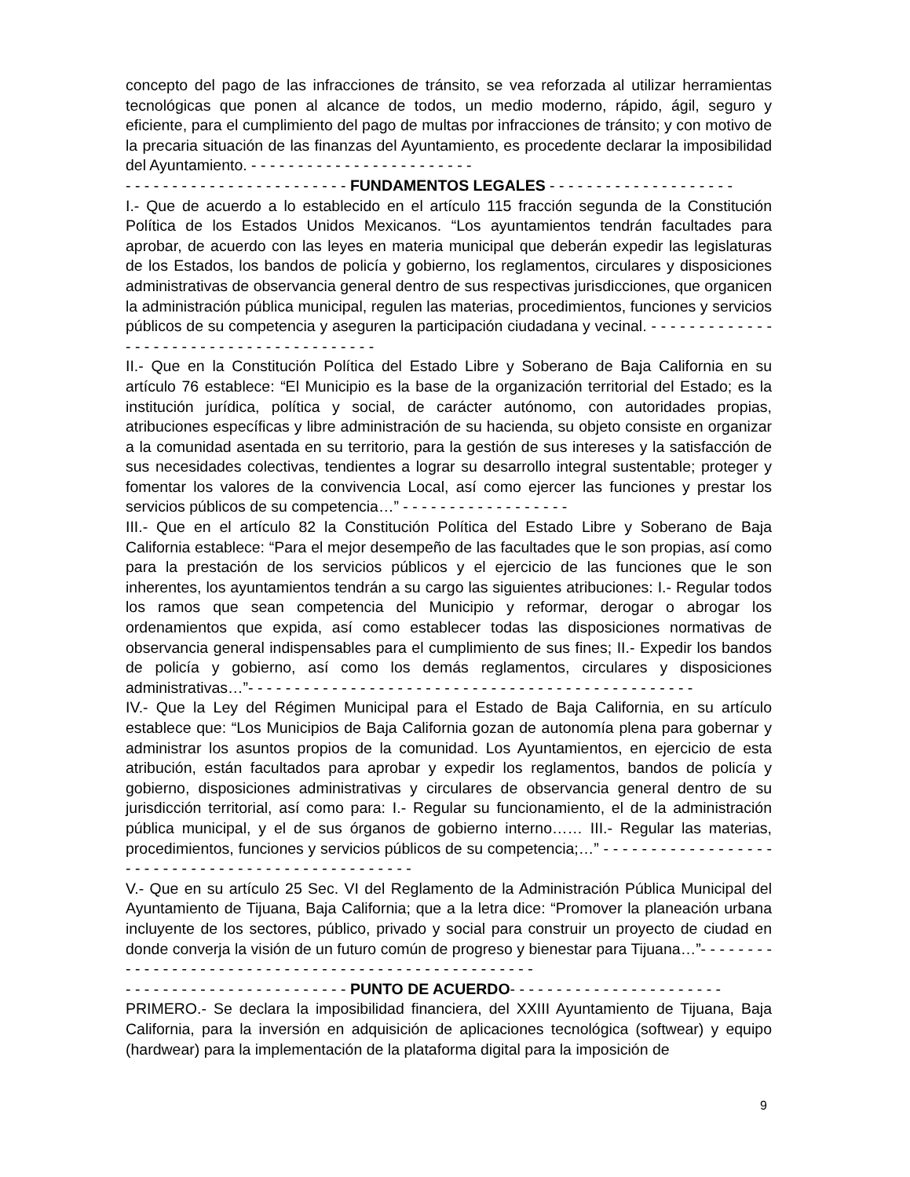concepto del pago de las infracciones de tránsito, se vea reforzada al utilizar herramientas tecnológicas que ponen al alcance de todos, un medio moderno, rápido, ágil, seguro y eficiente, para el cumplimiento del pago de multas por infracciones de tránsito; y con motivo de la precaria situación de las finanzas del Ayuntamiento, es procedente declarar la imposibilidad del Ayuntamiento. - - - - - - - - - - - - - - - - - - - - - - - -
- - - - - - - - - - - - - - - - - - - - - - - - FUNDAMENTOS LEGALES - - - - - - - - - - - - - - - - - - - -
I.- Que de acuerdo a lo establecido en el artículo 115 fracción segunda de la Constitución Política de los Estados Unidos Mexicanos. “Los ayuntamientos tendrán facultades para aprobar, de acuerdo con las leyes en materia municipal que deberán expedir las legislaturas de los Estados, los bandos de policía y gobierno, los reglamentos, circulares y disposiciones administrativas de observancia general dentro de sus respectivas jurisdicciones, que organicen la administración pública municipal, regulen las materias, procedimientos, funciones y servicios públicos de su competencia y aseguren la participación ciudadana y vecinal. - - - - - - - - - - - - - - - - - - - - - - - - - - - - - - - - - - - - - - - -
II.- Que en la Constitución Política del Estado Libre y Soberano de Baja California en su artículo 76 establece: “El Municipio es la base de la organización territorial del Estado; es la institución jurídica, política y social, de carácter autónomo, con autoridades propias, atribuciones específicas y libre administración de su hacienda, su objeto consiste en organizar a la comunidad asentada en su territorio, para la gestión de sus intereses y la satisfacción de sus necesidades colectivas, tendientes a lograr su desarrollo integral sustentable; proteger y fomentar los valores de la convivencia Local, así como ejercer las funciones y prestar los servicios públicos de su competencia…” - - - - - - - - - - - - - - - - - -
III.- Que en el artículo 82 la Constitución Política del Estado Libre y Soberano de Baja California establece: “Para el mejor desempeño de las facultades que le son propias, así como para la prestación de los servicios públicos y el ejercicio de las funciones que le son inherentes, los ayuntamientos tendrán a su cargo las siguientes atribuciones: I.- Regular todos los ramos que sean competencia del Municipio y reformar, derogar o abrogar los ordenamientos que expida, así como establecer todas las disposiciones normativas de observancia general indispensables para el cumplimiento de sus fines; II.- Expedir los bandos de policía y gobierno, así como los demás reglamentos, circulares y disposiciones administrativas…”- - - - - - - - - - - - - - - - - - - - - - - - - - - - - - - - - - - - - - - - - - - - - - - -
IV.- Que la Ley del Régimen Municipal para el Estado de Baja California, en su artículo establece que: “Los Municipios de Baja California gozan de autonomía plena para gobernar y administrar los asuntos propios de la comunidad. Los Ayuntamientos, en ejercicio de esta atribución, están facultados para aprobar y expedir los reglamentos, bandos de policía y gobierno, disposiciones administrativas y circulares de observancia general dentro de su jurisdicción territorial, así como para: I.- Regular su funcionamiento, el de la administración pública municipal, y el de sus órganos de gobierno interno…… III.- Regular las materias, procedimientos, funciones y servicios públicos de su competencia;…” - - - - - - - - - - - - - - - - - - - - - - - - - - - - - - - - - - - - - - - - - - - - - - - - -
V.- Que en su artículo 25 Sec. VI del Reglamento de la Administración Pública Municipal del Ayuntamiento de Tijuana, Baja California; que a la letra dice: “Promover la planeación urbana incluyente de los sectores, público, privado y social para construir un proyecto de ciudad en donde converja la visión de un futuro común de progreso y bienestar para Tijuana…”- - - - - - - - - - - - - - - - - - - - - - - - - - - - - - - - - - - - - - - - - - - - - - - - - - - -
- - - - - - - - - - - - - - - - - - - - - - - - PUNTO DE ACUERDO- - - - - - - - - - - - - - - - - - - - - - -
PRIMERO.- Se declara la imposibilidad financiera, del XXIII Ayuntamiento de Tijuana, Baja California, para la inversión en adquisición de aplicaciones tecnológica (softwear) y equipo (hardwear) para la implementación de la plataforma digital para la imposición de
9